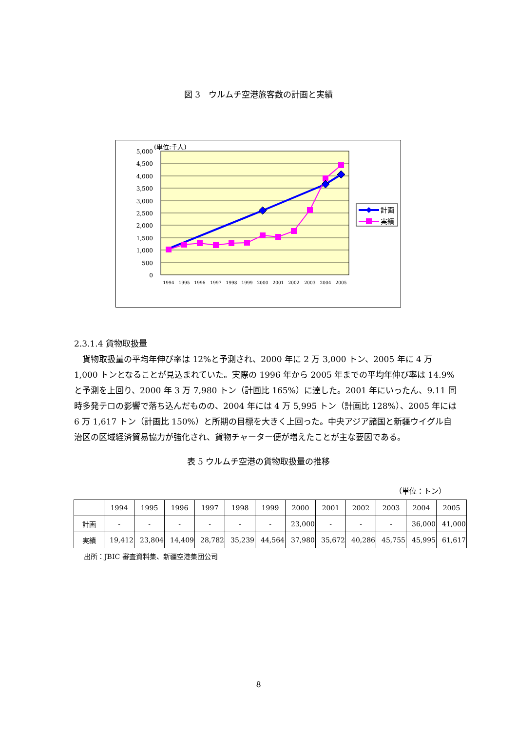図 3　ウルムチ空港旅客数の計画と実績
5,000
4,500
4,000
3,500
3,000
2,500
2,000
1,500
1,000
500
0
(単位:千人)
1994
1995
1996
1997
1998
1999
2000
2001
2002
2003
2004
2005
計画
実績
2.3.1.4 貨物取扱量
　貨物取扱量の平均年伸び率は 12%と予測され、2000 年に 2 万 3,000 トン、2005 年に 4 万 1,000 トンとなることが見込まれていた。実際の 1996 年から 2005 年までの平均年伸び率は 14.9%と予測を上回り、2000 年 3 万 7,980 トン（計画比 165%）に達した。2001 年にいったん、9.11 同時多発テロの影響で落ち込んだものの、2004 年には 4 万 5,995 トン（計画比 128%）、2005 年には 6 万 1,617 トン（計画比 150%）と所期の目標を大きく上回った。中央アジア諸国と新疆ウイグル自治区の区域経済貿易協力が強化され、貨物チャーター便が増えたことが主な要因である。
表 5 ウルムチ空港の貨物取扱量の推移
（単位：トン）
| | 1994 | 1995 | 1996 | 1997 | 1998 | 1999 | 2000 | 2001 | 2002 | 2003 | 2004 | 2005 |
| 計画 | - | - | - | - | - | - | 23,000 | - | - | - | 36,000 | 41,000 |
| 実績 | 19,412 | 23,804 | 14,409 | 28,782 | 35,239 | 44,564 | 37,980 | 35,672 | 40,286 | 45,755 | 45,995 | 61,617 |
出所：JBIC 審査資料集、新疆空港集団公司
8